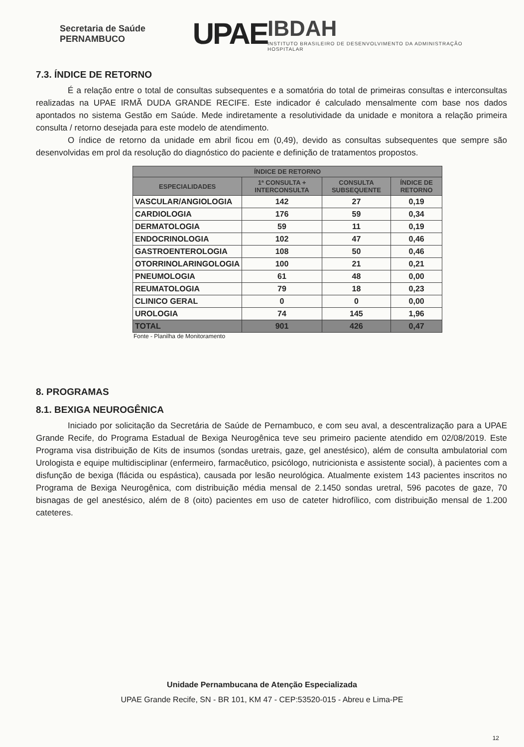Secretaria de Saúde PERNAMBUCO
UPAE
IBDAH
INSTITUTO BRASILEIRO DE DESENVOLVIMENTO DA ADMINISTRAÇÃO HOSPITALAR
7.3. ÍNDICE DE RETORNO
É a relação entre o total de consultas subsequentes e a somatória do total de primeiras consultas e interconsultas realizadas na UPAE IRMÃ DUDA GRANDE RECIFE. Este indicador é calculado mensalmente com base nos dados apontados no sistema Gestão em Saúde. Mede indiretamente a resolutividade da unidade e monitora a relação primeira consulta / retorno desejada para este modelo de atendimento.
O índice de retorno da unidade em abril ficou em (0,49), devido as consultas subsequentes que sempre são desenvolvidas em prol da resolução do diagnóstico do paciente e definição de tratamentos propostos.
| ÍNDICE DE RETORNO | | | |
| --- | --- | --- | --- |
| ESPECIALIDADES | 1ª CONSULTA + INTERCONSULTA | CONSULTA SUBSEQUENTE | ÍNDICE DE RETORNO |
| VASCULAR/ANGIOLOGIA | 142 | 27 | 0,19 |
| CARDIOLOGIA | 176 | 59 | 0,34 |
| DERMATOLOGIA | 59 | 11 | 0,19 |
| ENDOCRINOLOGIA | 102 | 47 | 0,46 |
| GASTROENTEROLOGIA | 108 | 50 | 0,46 |
| OTORRINOLARINGOLOGIA | 100 | 21 | 0,21 |
| PNEUMOLOGIA | 61 | 48 | 0,00 |
| REUMATOLOGIA | 79 | 18 | 0,23 |
| CLINICO GERAL | 0 | 0 | 0,00 |
| UROLOGIA | 74 | 145 | 1,96 |
| TOTAL | 901 | 426 | 0,47 |
Fonte - Planilha de Monitoramento
8. PROGRAMAS
8.1. BEXIGA NEUROGÊNICA
Iniciado por solicitação da Secretária de Saúde de Pernambuco, e com seu aval, a descentralização para a UPAE Grande Recife, do Programa Estadual de Bexiga Neurogênica teve seu primeiro paciente atendido em 02/08/2019. Este Programa visa distribuição de Kits de insumos (sondas uretrais, gaze, gel anestésico), além de consulta ambulatorial com Urologista e equipe multidisciplinar (enfermeiro, farmacêutico, psicólogo, nutricionista e assistente social), à pacientes com a disfunção de bexiga (flácida ou espástica), causada por lesão neurológica. Atualmente existem 143 pacientes inscritos no Programa de Bexiga Neurogênica, com distribuição média mensal de 2.1450 sondas uretral, 596 pacotes de gaze, 70 bisnagas de gel anestésico, além de 8 (oito) pacientes em uso de cateter hidrofílico, com distribuição mensal de 1.200 cateteres.
Unidade Pernambucana de Atenção Especializada
UPAE Grande Recife, SN - BR 101, KM 47 - CEP:53520-015 - Abreu e Lima-PE
12